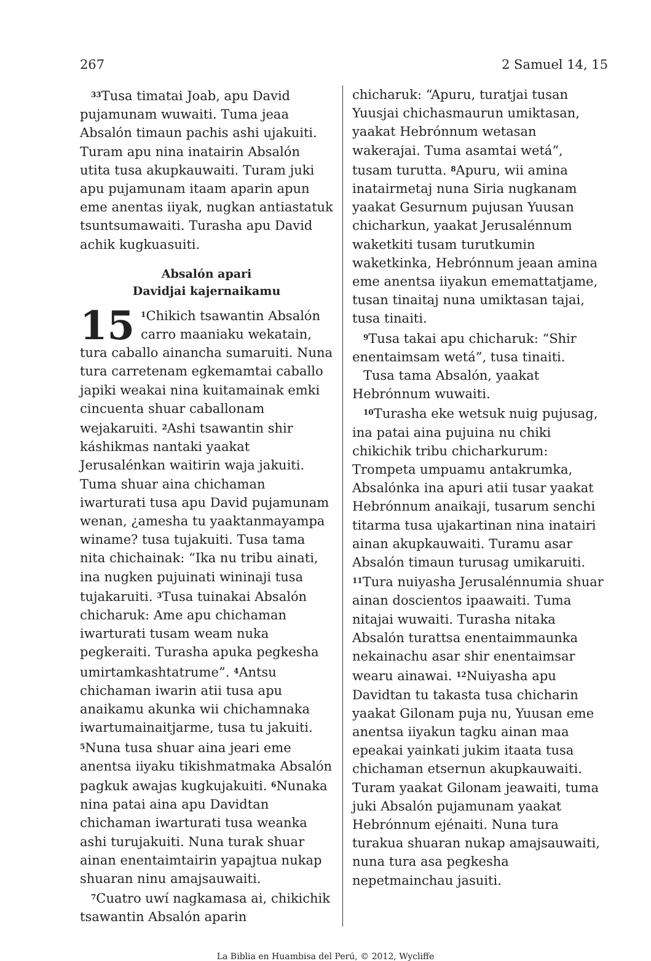267 2 Samuel 14, 15
<sup>33</sup> Tusa timatai Joab, apu David pujamunam wuwaiti. Tuma jeaa Absalón timaun pachis ashi ujakuiti. Turam apu nina inatairin Absalón utita tusa akupkauwaiti. Turam juki apu pujamunam itaam aparin apun eme anentas iiyak, nugkan antiastatuk tsuntsumawaiti. Turasha apu David achik kugkuasuiti.
Absalón apari
Davidjai kajernaikamu
15<sup>1</sup>Chikich tsawantin Absalón carro maaniaku wekatain, tura caballo ainancha sumaruiti. Nuna tura carretenam egkemamtai caballo japiki weakai nina kuitamainak emki cincuenta shuar caballonam wejakaruiti. <sup>2</sup>Ashi tsawantin shir káshikmas nantaki yaakat Jerusalénkan waitirin waja jakuiti. Tuma shuar aina chichaman iwarturati tusa apu David pujamunam wenan, ¿amesha tu yaaktanmayampa winame? tusa tujakuiti. Tusa tama nita chichainak: “Ika nu tribu ainati, ina nugken pujuinati wininaji tusa tujakaruiti. <sup>3</sup>Tusa tuinakai Absalón chicharuk: Ame apu chichaman iwarturati tusam weam nuka pegkeraiti. Turasha apuka pegkesha umirtamkashtatrume”. <sup>4</sup>Antsu chichaman iwarin atii tusa apu anaikamu akunka wii chichamnaka iwartumainaitjarme, tusa tu jakuiti. <sup>5</sup>Nuna tusa shuar aina jeari eme anentsa iiyaku tikishmatmaka Absalón pagkuk awajas kugkujakuiti. <sup>6</sup>Nunaka nina patai aina apu Davidtan chichaman iwarturati tusa weanka ashi turujakuiti. Nuna turak shuar ainan enentaimtairin yapajtua nukap shuaran ninu amajsauwaiti.
<sup>7</sup> Cuatro uwí nagkamasa ai, chikichik tsawantin Absalón aparin
chicharuk: “Apuru, turatjai tusan Yuusjai chichasmaurun umiktasan, yaakat Hebrónnum wetasan wakerajai. Tuma asamtai wetá”, tusam turutta. <sup>8</sup>Apuru, wii amina inatairmetaj nuna Siria nugkanam yaakat Gesurnum pujusan Yuusan chicharkun, yaakat Jerusalénnum waketkiti tusam turutkumin waketkinka, Hebrónnum jeaan amina eme anentsa iiyakun ememattatjame, tusan tinaitaj nuna umiktasan tajai, tusa tinaiti.
<sup>9</sup> Tusa takai apu chicharuk: “Shir enentaimsam wetá”, tusa tinaiti.
Tusa tama Absalón, yaakat Hebrónnum wuwaiti.
<sup>10</sup> Turasha eke wetsuk nuig pujusag, ina patai aina pujuina nu chiki chikichik tribu chicharkurum: Trompeta umpuamu antakrumka, Absalónka ina apuri atii tusar yaakat Hebrónnum anaikaji, tusarum senchi titarma tusa ujakartinan nina inatairi ainan akupkauwaiti. Turamu asar Absalón timaun turusag umikaruiti. <sup>11</sup>Tura nuiyasha Jerusalénnumia shuar ainan doscientos ipaawaiti. Tuma nitajai wuwaiti. Turasha nitaka Absalón turattsa enentaimmaunka nekainachu asar shir enentaimsar wearu ainawai. <sup>12</sup>Nuiyasha apu Davidtan tu takasta tusa chicharin yaakat Gilonam puja nu, Yuusan eme anentsa iiyakun tagku ainan maa epeakai yainkati jukim itaata tusa chichaman etsernun akupkauwaiti. Turam yaakat Gilonam jeawaiti, tuma juki Absalón pujamunam yaakat Hebrónnum ejénaiti. Nuna tura turakua shuaran nukap amajsauwaiti, nuna tura asa pegkesha nepetmainchau jasuiti.
La Biblia en Huambisa del Perú, © 2012, Wycliffe